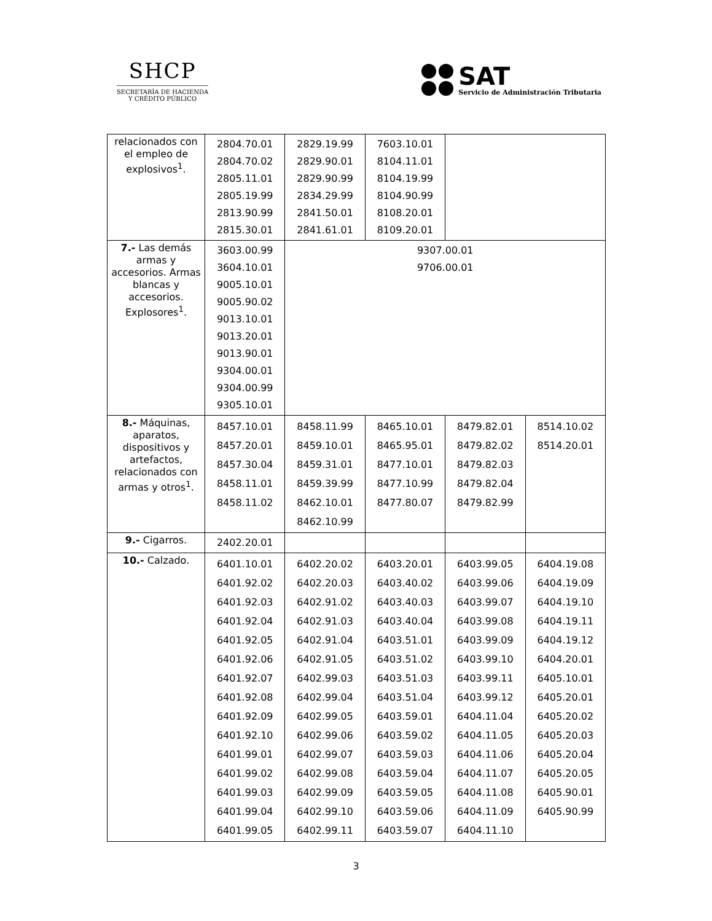SHCP
SECRETARÍA DE HACIENDA
Y CRÉDITO PÚBLICO
SAT
Servicio de Administración Tributaria
| relacionados con el empleo de explosivos<sup>1</sup>. | 2804.70.01 2804.70.02 2805.11.01 2805.19.99 2813.90.99 2815.30.01 | 2829.19.99 2829.90.01 2829.90.99 2834.29.99 2841.50.01 2841.61.01 | 7603.10.01 8104.11.01 8104.19.99 8104.90.99 8108.20.01 8109.20.01 | | |
| 7.- Las demás armas y accesorios. Armas blancas y accesorios. Explosores<sup>1</sup>. | 3603.00.99 3604.10.01 9005.10.01 9005.90.02 9013.10.01 9013.20.01 9013.90.01 9304.00.01 9304.00.99 9305.10.01 | 9307.00.01 9706.00.01 | | | |
| 8.- Máquinas, aparatos, dispositivos y artefactos, relacionados con armas y otros<sup>1</sup>. | 8457.10.01 8457.20.01 8457.30.04 8458.11.01 8458.11.02 | 8458.11.99 8459.10.01 8459.31.01 8459.39.99 8462.10.01 8462.10.99 | 8465.10.01 8465.95.01 8477.10.01 8477.10.99 8477.80.07 | 8479.82.01 8479.82.02 8479.82.03 8479.82.04 8479.82.99 | 8514.10.02 8514.20.01 |
| 9.- Cigarros. | 2402.20.01 | | | | |
| 10.- Calzado. | 6401.10.01 6401.92.02 6401.92.03 6401.92.04 6401.92.05 6401.92.06 6401.92.07 6401.92.08 6401.92.09 6401.92.10 6401.99.01 6401.99.02 6401.99.03 6401.99.04 6401.99.05 | 6402.20.02 6402.20.03 6402.91.02 6402.91.03 6402.91.04 6402.91.05 6402.99.03 6402.99.04 6402.99.05 6402.99.06 6402.99.07 6402.99.08 6402.99.09 6402.99.10 6402.99.11 | 6403.20.01 6403.40.02 6403.40.03 6403.40.04 6403.51.01 6403.51.02 6403.51.03 6403.51.04 6403.59.01 6403.59.02 6403.59.03 6403.59.04 6403.59.05 6403.59.06 6403.59.07 | 6403.99.05 6403.99.06 6403.99.07 6403.99.08 6403.99.09 6403.99.10 6403.99.11 6403.99.12 6404.11.04 6404.11.05 6404.11.06 6404.11.07 6404.11.08 6404.11.09 6404.11.10 | 6404.19.08 6404.19.09 6404.19.10 6404.19.11 6404.19.12 6404.20.01 6405.10.01 6405.20.01 6405.20.02 6405.20.03 6405.20.04 6405.20.05 6405.90.01 6405.90.99 |
3